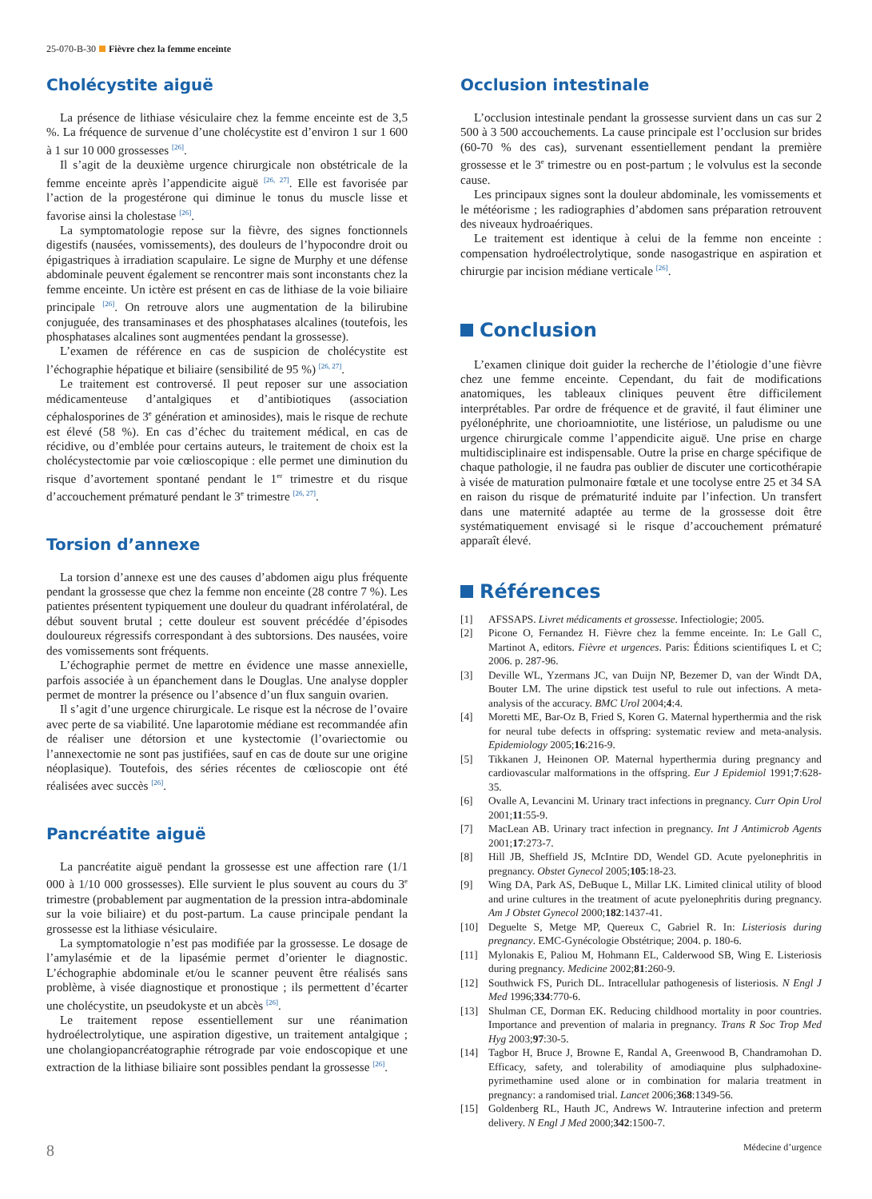25-070-B-30 Fièvre chez la femme enceinte
Cholécystite aiguë
La présence de lithiase vésiculaire chez la femme enceinte est de 3,5 %. La fréquence de survenue d’une cholécystite est d’environ 1 sur 1 600 à 1 sur 10 000 grossesses <sup>[26]</sup>.
Il s’agit de la deuxième urgence chirurgicale non obstétricale de la femme enceinte après l’appendicite aiguë <sup>[26, 27]</sup>. Elle est favorisée par l’action de la progestérone qui diminue le tonus du muscle lisse et favorise ainsi la cholestase <sup>[26]</sup>.
La symptomatologie repose sur la fièvre, des signes fonctionnels digestifs (nausées, vomissements), des douleurs de l’hypocondre droit ou épigastriques à irradiation scapulaire. Le signe de Murphy et une défense abdominale peuvent également se rencontrer mais sont inconstants chez la femme enceinte. Un ictère est présent en cas de lithiase de la voie biliaire principale <sup>[26]</sup>. On retrouve alors une augmentation de la bilirubine conjuguée, des transaminases et des phosphatases alcalines (toutefois, les phosphatases alcalines sont augmentées pendant la grossesse).
L’examen de référence en cas de suspicion de cholécystite est l’échographie hépatique et biliaire (sensibilité de 95 %) <sup>[26, 27]</sup>.
Le traitement est controversé. Il peut reposer sur une association médicamenteuse d’antalgiques et d’antibiotiques (association céphalosporines de 3<sup>e</sup> génération et aminosides), mais le risque de rechute est élevé (58 %). En cas d’échec du traitement médical, en cas de récidive, ou d’emblée pour certains auteurs, le traitement de choix est la cholécystectomie par voie cœlioscopique : elle permet une diminution du risque d’avortement spontané pendant le 1<sup>er</sup> trimestre et du risque d’accouchement prématuré pendant le 3<sup>e</sup> trimestre <sup>[26, 27]</sup>.
Torsion d’annexe
La torsion d’annexe est une des causes d’abdomen aigu plus fréquente pendant la grossesse que chez la femme non enceinte (28 contre 7 %). Les patientes présentent typiquement une douleur du quadrant inférolatéral, de début souvent brutal ; cette douleur est souvent précédée d’épisodes douloureux régressifs correspondant à des subtorsions. Des nausées, voire des vomissements sont fréquents.
L’échographie permet de mettre en évidence une masse annexielle, parfois associée à un épanchement dans le Douglas. Une analyse doppler permet de montrer la présence ou l’absence d’un flux sanguin ovarien.
Il s’agit d’une urgence chirurgicale. Le risque est la nécrose de l’ovaire avec perte de sa viabilité. Une laparotomie médiane est recommandée afin de réaliser une détorsion et une kystectomie (l’ovariectomie ou l’annexectomie ne sont pas justifiées, sauf en cas de doute sur une origine néoplasique). Toutefois, des séries récentes de cœlioscopie ont été réalisées avec succès <sup>[26]</sup>.
Pancréatite aiguë
La pancréatite aiguë pendant la grossesse est une affection rare (1/1 000 à 1/10 000 grossesses). Elle survient le plus souvent au cours du 3<sup>e</sup> trimestre (probablement par augmentation de la pression intra-abdominale sur la voie biliaire) et du post-partum. La cause principale pendant la grossesse est la lithiase vésiculaire.
La symptomatologie n’est pas modifiée par la grossesse. Le dosage de l’amylasémie et de la lipasémie permet d’orienter le diagnostic. L’échographie abdominale et/ou le scanner peuvent être réalisés sans problème, à visée diagnostique et pronostique ; ils permettent d’écarter une cholécystite, un pseudokyste et un abcès <sup>[26]</sup>.
Le traitement repose essentiellement sur une réanimation hydroélectrolytique, une aspiration digestive, un traitement antalgique ; une cholangiopancréatographie rétrograde par voie endoscopique et une extraction de la lithiase biliaire sont possibles pendant la grossesse <sup>[26]</sup>.
Occlusion intestinale
L’occlusion intestinale pendant la grossesse survient dans un cas sur 2 500 à 3 500 accouchements. La cause principale est l’occlusion sur brides (60-70 % des cas), survenant essentiellement pendant la première grossesse et le 3<sup>e</sup> trimestre ou en post-partum ; le volvulus est la seconde cause.
Les principaux signes sont la douleur abdominale, les vomissements et le météorisme ; les radiographies d’abdomen sans préparation retrouvent des niveaux hydroaériques.
Le traitement est identique à celui de la femme non enceinte : compensation hydroélectrolytique, sonde nasogastrique en aspiration et chirurgie par incision médiane verticale <sup>[26]</sup>.
Conclusion
L’examen clinique doit guider la recherche de l’étiologie d’une fièvre chez une femme enceinte. Cependant, du fait de modifications anatomiques, les tableaux cliniques peuvent être difficilement interprétables. Par ordre de fréquence et de gravité, il faut éliminer une pyélonéphrite, une chorioamniotite, une listériose, un paludisme ou une urgence chirurgicale comme l’appendicite aiguë. Une prise en charge multidisciplinaire est indispensable. Outre la prise en charge spécifique de chaque pathologie, il ne faudra pas oublier de discuter une corticothérapie à visée de maturation pulmonaire fœtale et une tocolyse entre 25 et 34 SA en raison du risque de prématurité induite par l’infection. Un transfert dans une maternité adaptée au terme de la grossesse doit être systématiquement envisagé si le risque d’accouchement prématuré apparaît élevé.
Références
[1] AFSSAPS. Livret médicaments et grossesse. Infectiologie; 2005.
[2] Picone O, Fernandez H. Fièvre chez la femme enceinte. In: Le Gall C, Martinot A, editors. Fièvre et urgences. Paris: Éditions scientifiques L et C; 2006. p. 287-96.
[3] Deville WL, Yzermans JC, van Duijn NP, Bezemer D, van der Windt DA, Bouter LM. The urine dipstick test useful to rule out infections. A meta-analysis of the accuracy. BMC Urol 2004;4:4.
[4] Moretti ME, Bar-Oz B, Fried S, Koren G. Maternal hyperthermia and the risk for neural tube defects in offspring: systematic review and meta-analysis. Epidemiology 2005;16:216-9.
[5] Tikkanen J, Heinonen OP. Maternal hyperthermia during pregnancy and cardiovascular malformations in the offspring. Eur J Epidemiol 1991;7:628-35.
[6] Ovalle A, Levancini M. Urinary tract infections in pregnancy. Curr Opin Urol 2001;11:55-9.
[7] MacLean AB. Urinary tract infection in pregnancy. Int J Antimicrob Agents 2001;17:273-7.
[8] Hill JB, Sheffield JS, McIntire DD, Wendel GD. Acute pyelonephritis in pregnancy. Obstet Gynecol 2005;105:18-23.
[9] Wing DA, Park AS, DeBuque L, Millar LK. Limited clinical utility of blood and urine cultures in the treatment of acute pyelonephritis during pregnancy. Am J Obstet Gynecol 2000;182:1437-41.
[10] Deguelte S, Metge MP, Quereux C, Gabriel R. In: Listeriosis during pregnancy. EMC-Gynécologie Obstétrique; 2004. p. 180-6.
[11] Mylonakis E, Paliou M, Hohmann EL, Calderwood SB, Wing E. Listeriosis during pregnancy. Medicine 2002;81:260-9.
[12] Southwick FS, Purich DL. Intracellular pathogenesis of listeriosis. N Engl J Med 1996;334:770-6.
[13] Shulman CE, Dorman EK. Reducing childhood mortality in poor countries. Importance and prevention of malaria in pregnancy. Trans R Soc Trop Med Hyg 2003;97:30-5.
[14] Tagbor H, Bruce J, Browne E, Randal A, Greenwood B, Chandramohan D. Efficacy, safety, and tolerability of amodiaquine plus sulphadoxine-pyrimethamine used alone or in combination for malaria treatment in pregnancy: a randomised trial. Lancet 2006;368:1349-56.
[15] Goldenberg RL, Hauth JC, Andrews W. Intrauterine infection and preterm delivery. N Engl J Med 2000;342:1500-7.
8 Médecine d’urgence